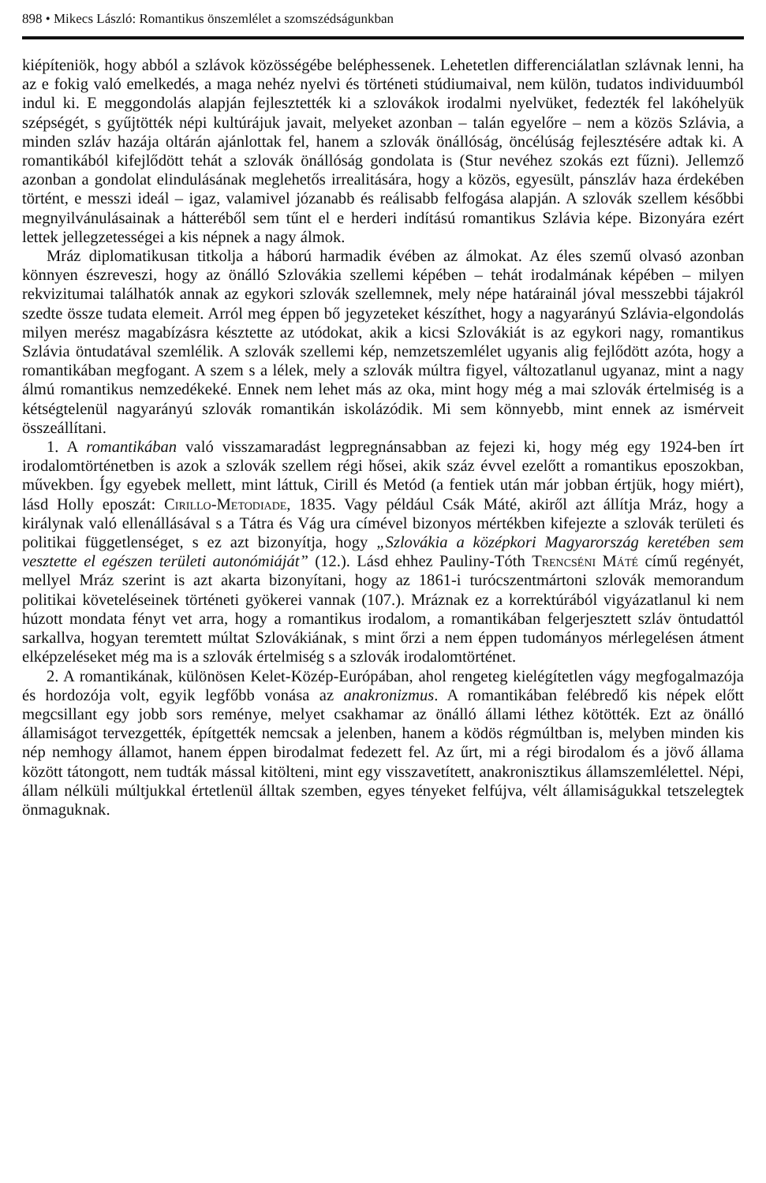898 • Mikecs László: Romantikus önszemlélet a szomszédságunkban
kiépíteniök, hogy abból a szlávok közösségébe beléphessenek. Lehetetlen differenciálatlan szlávnak lenni, ha az e fokig való emelkedés, a maga nehéz nyelvi és történeti stúdiumaival, nem külön, tudatos individuumból indul ki. E meggondolás alapján fejlesztették ki a szlovákok irodalmi nyelvüket, fedezték fel lakóhelyük szépségét, s gyűjtötték népi kultúrájuk javait, melyeket azonban – talán egyelőre – nem a közös Szlávia, a minden szláv hazája oltárán ajánlottak fel, hanem a szlovák önállóság, öncélúság fejlesztésére adtak ki. A romantikából kifejlődött tehát a szlovák önállóság gondolata is (Stur nevéhez szokás ezt fűzni). Jellemző azonban a gondolat elindulásának meglehetős irrealitására, hogy a közös, egyesült, pánszláv haza érdekében történt, e messzi ideál – igaz, valamivel józanabb és reálisabb felfogása alapján. A szlovák szellem későbbi megnyilvánulásainak a hátteréből sem tűnt el e herderi indítású romantikus Szlávia képe. Bizonyára ezért lettek jellegzetességei a kis népnek a nagy álmok.
Mráz diplomatikusan titkolja a háború harmadik évében az álmokat. Az éles szemű olvasó azonban könnyen észreveszi, hogy az önálló Szlovákia szellemi képében – tehát irodalmának képében – milyen rekvizitumai találhatók annak az egykori szlovák szellemnek, mely népe határainál jóval messzebbi tájakról szedte össze tudata elemeit. Arról meg éppen bő jegyzeteket készíthet, hogy a nagyarányú Szlávia-elgondolás milyen merész magabízásra késztette az utódokat, akik a kicsi Szlovákiát is az egykori nagy, romantikus Szlávia öntudatával szemlélik. A szlovák szellemi kép, nemzetszemlélet ugyanis alig fejlődött azóta, hogy a romantikában megfogant. A szem s a lélek, mely a szlovák múltra figyel, változatlanul ugyanaz, mint a nagy álmú romantikus nemzedékeké. Ennek nem lehet más az oka, mint hogy még a mai szlovák értelmiség is a kétségtelenül nagyarányú szlovák romantikán iskolázódik. Mi sem könnyebb, mint ennek az ismérveit összeállítani.
1. A romantikában való visszamaradást legpregnánsabban az fejezi ki, hogy még egy 1924-ben írt irodalomtörténetben is azok a szlovák szellem régi hősei, akik száz évvel ezelőtt a romantikus eposzokban, művekben. Így egyebek mellett, mint láttuk, Cirill és Metód (a fentiek után már jobban értjük, hogy miért), lásd Holly eposzát: Cirillo-Metodiade, 1835. Vagy például Csák Máté, akiről azt állítja Mráz, hogy a királynak való ellenállásával s a Tátra és Vág ura címével bizonyos mértékben kifejezte a szlovák területi és politikai függetlenséget, s ez azt bizonyítja, hogy „Szlovákia a középkori Magyarország keretében sem vesztette el egészen területi autonómiáját” (12.). Lásd ehhez Pauliny-Tóth Trencséni Máté című regényét, mellyel Mráz szerint is azt akarta bizonyítani, hogy az 1861-i turócszentmártoni szlovák memorandum politikai követeléseinek történeti gyökerei vannak (107.). Mráznak ez a korrektúrából vigyázatlanul ki nem húzott mondata fényt vet arra, hogy a romantikus irodalom, a romantikában felgerjesztett szláv öntudattól sarkallva, hogyan teremtett múltat Szlovákiának, s mint őrzi a nem éppen tudományos mérlegelésen átment elképzeléseket még ma is a szlovák értelmiség s a szlovák irodalomtörténet.
2. A romantikának, különösen Kelet-Közép-Európában, ahol rengeteg kielégítetlen vágy megfogalmazója és hordozója volt, egyik legfőbb vonása az anakronizmus. A romantikában felébredő kis népek előtt megcsillant egy jobb sors reménye, melyet csakhamar az önálló állami léthez kötötték. Ezt az önálló államiságot tervezgették, építgették nemcsak a jelenben, hanem a ködös régmúltban is, melyben minden kis nép nemhogy államot, hanem éppen birodalmat fedezett fel. Az űrt, mi a régi birodalom és a jövő állama között tátongott, nem tudták mással kitölteni, mint egy visszavetített, anakronisztikus államszemlélettel. Népi, állam nélküli múltjukkal értetlenül álltak szemben, egyes tényeket felfújva, vélt államiságukkal tetszelegtek önmaguknak.